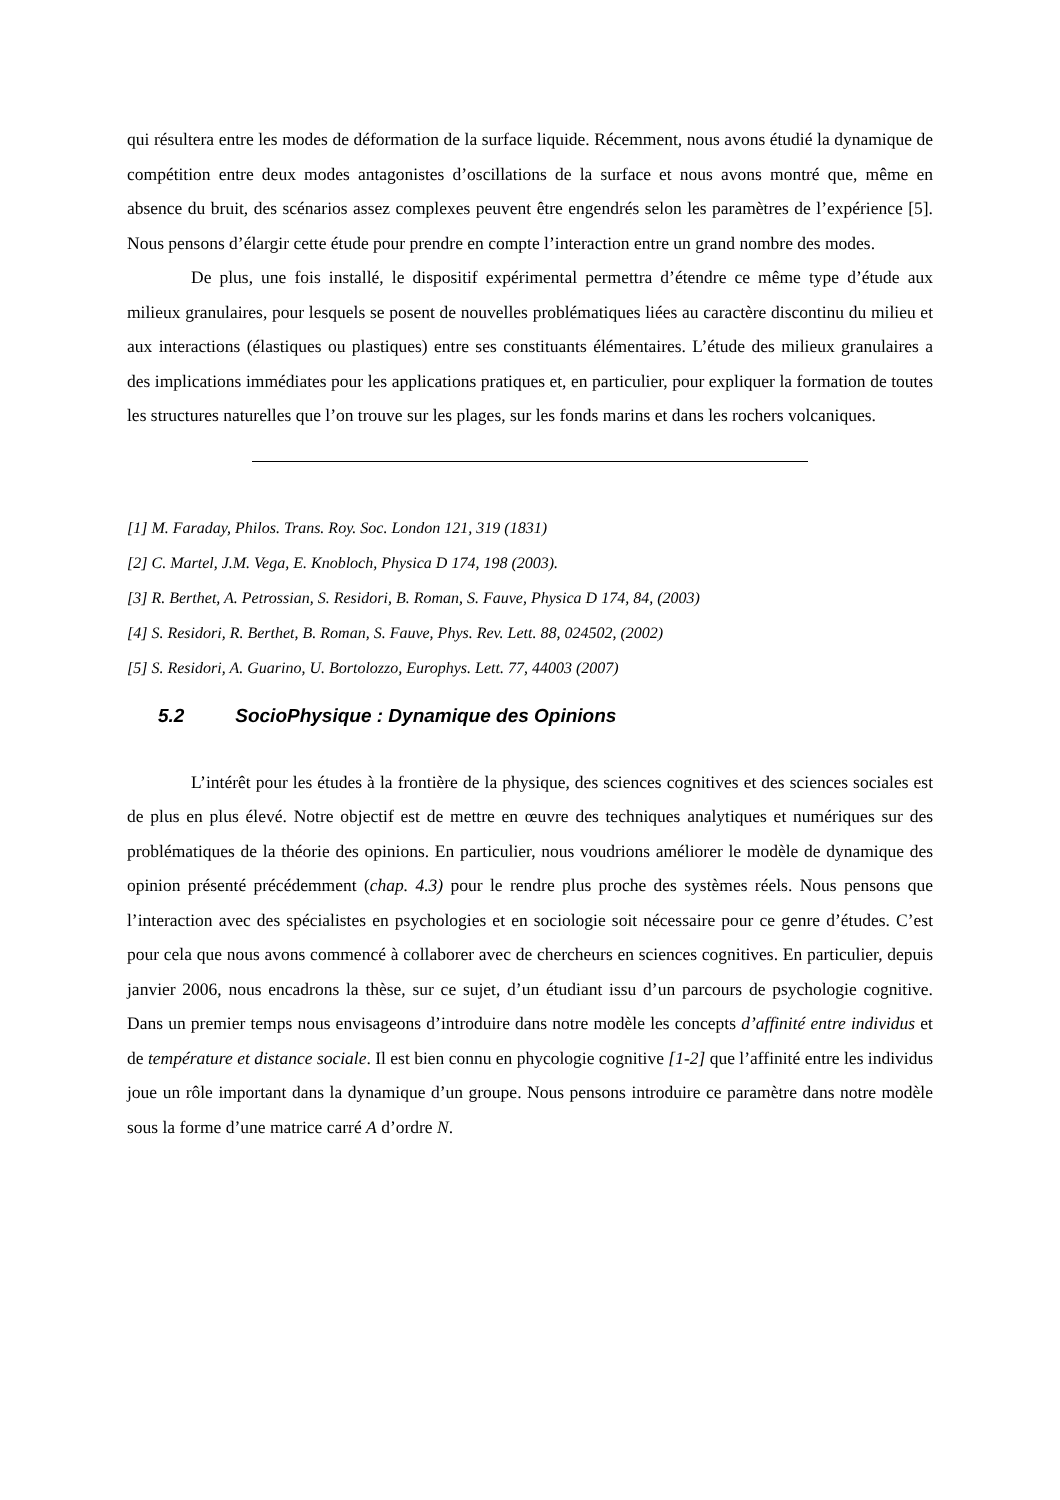qui résultera entre les modes de déformation de la surface liquide. Récemment, nous avons étudié la dynamique de compétition entre deux modes antagonistes d’oscillations de la surface et nous avons montré que, même en absence du bruit, des scénarios assez complexes peuvent être engendrés selon les paramètres de l’expérience [5]. Nous pensons d’élargir cette étude pour prendre en compte l’interaction entre un grand nombre des modes.
De plus, une fois installé, le dispositif expérimental permettra d’étendre ce même type d’étude aux milieux granulaires, pour lesquels se posent de nouvelles problématiques liées au caractère discontinu du milieu et aux interactions (élastiques ou plastiques) entre ses constituants élémentaires. L’étude des milieux granulaires a des implications immédiates pour les applications pratiques et, en particulier, pour expliquer la formation de toutes les structures naturelles que l’on trouve sur les plages, sur les fonds marins et dans les rochers volcaniques.
[1] M. Faraday, Philos. Trans. Roy. Soc. London 121, 319 (1831)
[2] C. Martel, J.M. Vega, E. Knobloch, Physica D 174, 198 (2003).
[3] R. Berthet, A. Petrossian, S. Residori, B. Roman, S. Fauve, Physica D 174, 84, (2003)
[4] S. Residori, R. Berthet, B. Roman, S. Fauve, Phys. Rev. Lett. 88, 024502, (2002)
[5] S. Residori, A. Guarino, U. Bortolozzo, Europhys. Lett. 77, 44003 (2007)
5.2 SocioPhysique : Dynamique des Opinions
L’intérêt pour les études à la frontière de la physique, des sciences cognitives et des sciences sociales est de plus en plus élevé. Notre objectif est de mettre en œuvre des techniques analytiques et numériques sur des problématiques de la théorie des opinions. En particulier, nous voudrions améliorer le modèle de dynamique des opinion présenté précédemment (chap. 4.3) pour le rendre plus proche des systèmes réels. Nous pensons que l’interaction avec des spécialistes en psychologies et en sociologie soit nécessaire pour ce genre d’études. C’est pour cela que nous avons commencé à collaborer avec de chercheurs en sciences cognitives. En particulier, depuis janvier 2006, nous encadrons la thèse, sur ce sujet, d’un étudiant issu d’un parcours de psychologie cognitive. Dans un premier temps nous envisageons d’introduire dans notre modèle les concepts d’affinité entre individus et de température et distance sociale. Il est bien connu en phycologie cognitive [1-2] que l’affinité entre les individus joue un rôle important dans la dynamique d’un groupe. Nous pensons introduire ce paramètre dans notre modèle sous la forme d’une matrice carré A d’ordre N.